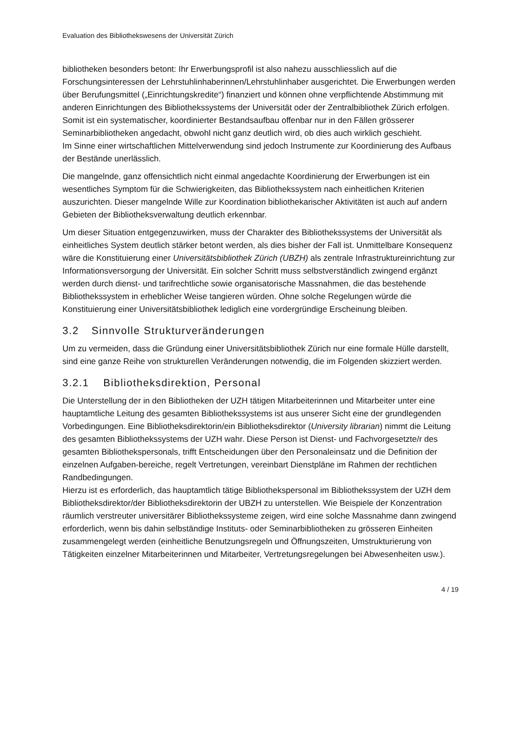Evaluation des Bibliothekswesens der Universität Zürich
bibliotheken besonders betont: Ihr Erwerbungsprofil ist also nahezu ausschliesslich auf die Forschungsinteressen der Lehrstuhlinhaberinnen/Lehrstuhlinhaber ausgerichtet. Die Erwerbungen werden über Berufungsmittel („Einrichtungskredite“) finanziert und können ohne verpflichtende Abstimmung mit anderen Einrichtungen des Bibliothekssystems der Universität oder der Zentralbibliothek Zürich erfolgen.
Somit ist ein systematischer, koordinierter Bestandsaufbau offenbar nur in den Fällen grösserer Seminarbibliotheken angedacht, obwohl nicht ganz deutlich wird, ob dies auch wirklich geschieht.
Im Sinne einer wirtschaftlichen Mittelverwendung sind jedoch Instrumente zur Koordinierung des Aufbaus der Bestände unerlässlich.
Die mangelnde, ganz offensichtlich nicht einmal angedachte Koordinierung der Erwerbungen ist ein wesentliches Symptom für die Schwierigkeiten, das Bibliothekssystem nach einheitlichen Kriterien auszurichten. Dieser mangelnde Wille zur Koordination bibliothekarischer Aktivitäten ist auch auf andern Gebieten der Bibliotheksverwaltung deutlich erkennbar.
Um dieser Situation entgegenzuwirken, muss der Charakter des Bibliothekssystems der Universität als einheitliches System deutlich stärker betont werden, als dies bisher der Fall ist. Unmittelbare Konsequenz wäre die Konstituierung einer Universitätsbibliothek Zürich (UBZH) als zentrale Infrastruktureinrichtung zur Informationsversorgung der Universität. Ein solcher Schritt muss selbstverständlich zwingend ergänzt werden durch dienst- und tarifrechtliche sowie organisatorische Massnahmen, die das bestehende Bibliothekssystem in erheblicher Weise tangieren würden. Ohne solche Regelungen würde die Konstituierung einer Universitätsbibliothek lediglich eine vordergründige Erscheinung bleiben.
3.2 Sinnvolle Strukturveränderungen
Um zu vermeiden, dass die Gründung einer Universitätsbibliothek Zürich nur eine formale Hülle darstellt, sind eine ganze Reihe von strukturellen Veränderungen notwendig, die im Folgenden skizziert werden.
3.2.1 Bibliotheksdirektion, Personal
Die Unterstellung der in den Bibliotheken der UZH tätigen Mitarbeiterinnen und Mitarbeiter unter eine hauptamtliche Leitung des gesamten Bibliothekssystems ist aus unserer Sicht eine der grundlegenden Vorbedingungen. Eine Bibliotheksdirektorin/ein Bibliotheksdirektor (University librarian) nimmt die Leitung des gesamten Bibliothekssystems der UZH wahr. Diese Person ist Dienst- und Fachvorgesetzte/r des gesamten Bibliothekspersonals, trifft Entscheidungen über den Personaleinsatz und die Definition der einzelnen Aufgaben-bereiche, regelt Vertretungen, vereinbart Dienstpläne im Rahmen der rechtlichen Randbedingungen.
Hierzu ist es erforderlich, das hauptamtlich tätige Bibliothekspersonal im Bibliothekssystem der UZH dem Bibliotheksdirektor/der Bibliotheksdirektorin der UBZH zu unterstellen. Wie Beispiele der Konzentration räumlich verstreuter universitärer Bibliothekssysteme zeigen, wird eine solche Massnahme dann zwingend erforderlich, wenn bis dahin selbständige Instituts- oder Seminarbibliotheken zu grösseren Einheiten zusammengelegt werden (einheitliche Benutzungsregeln und Öffnungszeiten, Umstrukturierung von Tätigkeiten einzelner Mitarbeiterinnen und Mitarbeiter, Vertretungsregelungen bei Abwesenheiten usw.).
4 / 19